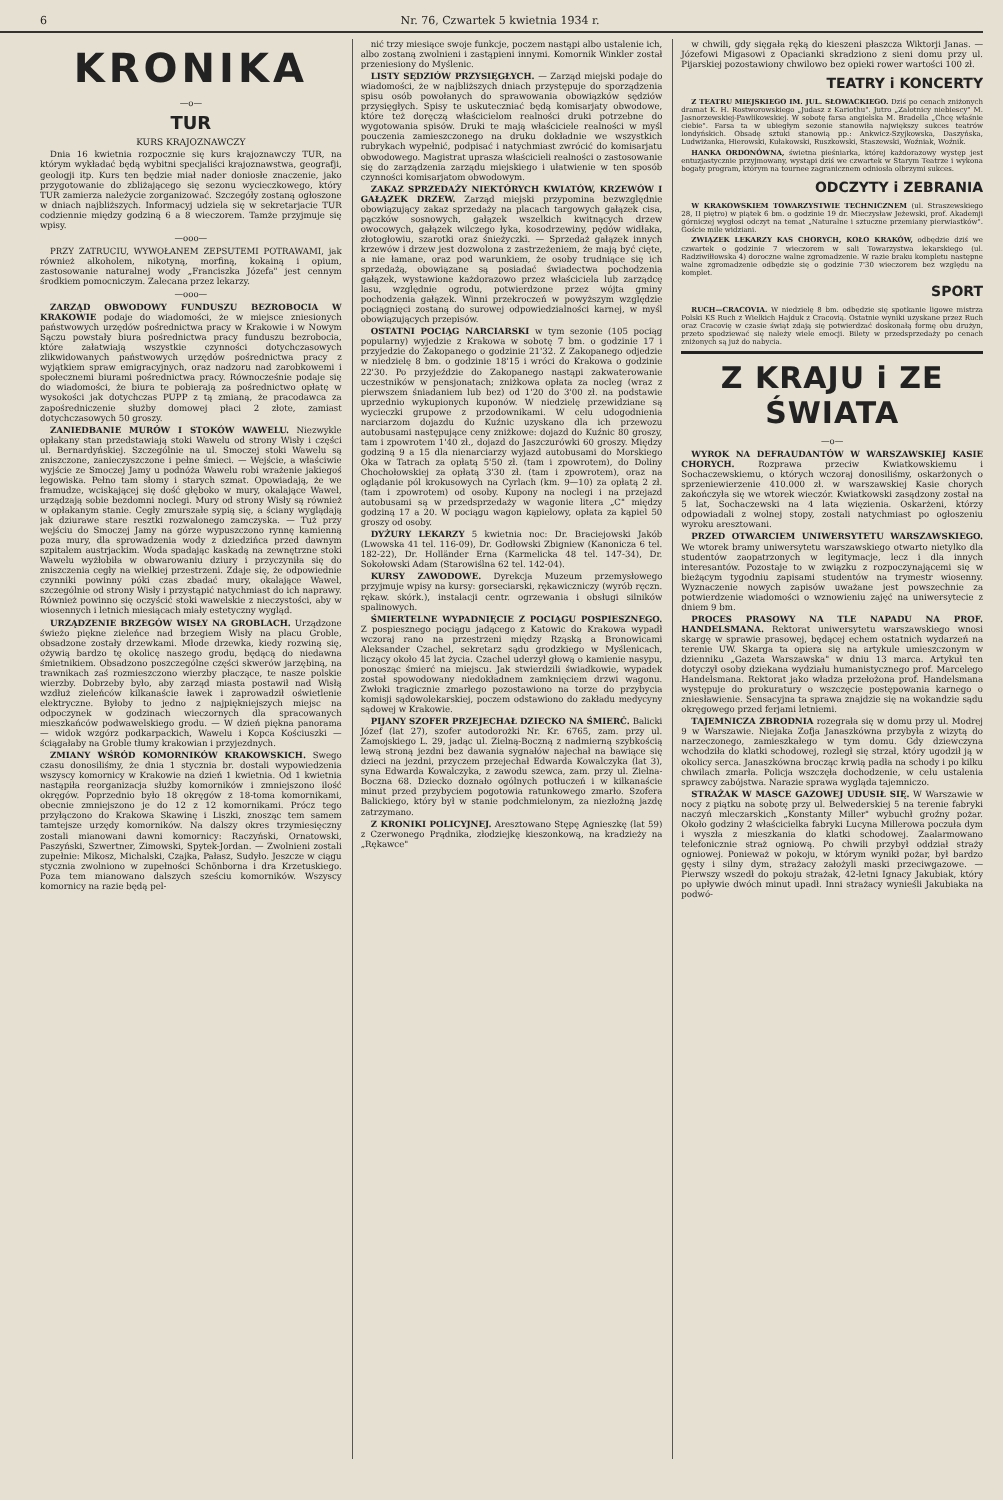6 Nr. 76, Czwartek 5 kwietnia 1934 r.
KRONIKA
—o—
TUR
KURS KRAJOZNAWCZY
Dnia 16 kwietnia rozpocznie się kurs krajoznawczy TUR, na którym wykładać będą wybitni specjaliści krajoznawstwa, geografji, geologji itp. Kurs ten będzie miał nader doniosłe znaczenie, jako przygotowanie do zbliżającego się sezonu wycieczkowego, który TUR zamierza należycie zorganizować. Szczegóły zostaną ogłoszone w dniach najbliższych. Informacyj udziela się w sekretarjacie TUR codziennie między godziną 6 a 8 wieczorem. Tamże przyjmuje się wpisy.
—ooo—
PRZY ZATRUCIU, WYWOŁANEM ZEPSUTEMI POTRAWAMI, jak również alkoholem, nikotyną, morfiną, kokainą i opium, zastosowanie naturalnej wody „Franciszka Józefa" jest cennym środkiem pomocniczym. Zalecana przez lekarzy.
—ooo—
ZARZĄD OBWODOWY FUNDUSZU BEZROBOCIA W KRAKOWIE podaje do wiadomości, że w miejsce zniesionych państwowych urzędów pośrednictwa pracy w Krakowie i w Nowym Sączu powstały biura pośrednictwa pracy funduszu bezrobocia, które załatwiają wszystkie czynności dotychczasowych zlikwidowanych państwowych urzędów pośrednictwa pracy z wyjątkiem spraw emigracyjnych, oraz nadzoru nad zarobkowemi i społecznemi biurami pośrednictwa pracy. Równocześnie podaje się do wiadomości, że biura te pobierają za pośrednictwo opłatę w wysokości jak dotychczas PUPP z tą zmianą, że pracodawca za zapośredniczenie służby domowej płaci 2 złote, zamiast dotychczasowych 50 groszy.
ZANIEDBANIE MURÓW I STOKÓW WAWELU. Niezwykle opłakany stan przedstawiają stoki Wawelu od strony Wisły i części ul. Bernardyńskiej. Szczególnie na ul. Smoczej stoki Wawelu są zniszczone, zanieczyszczone i pełne śmieci. — Wejście, a właściwie wyjście ze Smoczej Jamy u podnóża Wawelu robi wrażenie jakiegoś legowiska. Pełno tam słomy i starych szmat. Opowiadają, że we framudze, wciskającej się dość głęboko w mury, okalające Wawel, urządzają sobie bezdomni noclegi. Mury od strony Wisły są również w opłakanym stanie. Cegły zmurszałe sypią się, a ściany wyglądają jak dziurawe stare resztki rozwalonego zamczyska. — Tuż przy wejściu do Smoczej Jamy na górze wypuszczono rynnę kamienną poza mury, dla sprowadzenia wody z dziedzińca przed dawnym szpitalem austrjackim. Woda spadając kaskadą na zewnętrzne stoki Wawelu wyżłobiła w obwarowaniu dziury i przyczyniła się do zniszczenia cegły na wielkiej przestrzeni. Zdaje się, że odpowiednie czynniki powinny póki czas zbadać mury, okalające Wawel, szczególnie od strony Wisły i przystąpić natychmiast do ich naprawy. Również powinno się oczyścić stoki wawelskie z nieczystości, aby w wiosennych i letnich miesiącach miały estetyczny wygląd.
URZĄDZENIE BRZEGÓW WISŁY NA GROBLACH. Urządzone świeżo piękne zieleńce nad brzegiem Wisły na placu Groble, obsadzone zostały drzewkami. Młode drzewka, kiedy rozwiną się, ożywią bardzo tę okolicę naszego grodu, będącą do niedawna śmietnikiem. Obsadzono poszczególne części skwerów jarzębiną, na trawnikach zaś rozmieszczono wierzby płaczące, te nasze polskie wierzby. Dobrzeby było, aby zarząd miasta postawił nad Wisłą wzdłuż zieleńców kilkanaście ławek i zaprowadził oświetlenie elektryczne. Byłoby to jedno z najpiękniejszych miejsc na odpoczynek w godzinach wieczornych dla spracowanych mieszkańców podwawelskiego grodu. — W dzień piękna panorama — widok wzgórz podkarpackich, Wawelu i Kopca Kościuszki — ściągałaby na Groble tłumy krakowian i przyjezdnych.
ZMIANY WŚRÓD KOMORNIKÓW KRAKOWSKICH. Swego czasu donosiliśmy, że dnia 1 stycznia br. dostali wypowiedzenia wszyscy komornicy w Krakowie na dzień 1 kwietnia. Od 1 kwietnia nastąpiła reorganizacja służby komorników i zmniejszono ilość okręgów. Poprzednio było 18 okręgów z 18-toma komornikami, obecnie zmniejszono je do 12 z 12 komornikami. Prócz tego przyłączono do Krakowa Skawinę i Liszki, znosząc tem samem tamtejsze urzędy komorników. Na dalszy okres trzymiesięczny zostali mianowani dawni komornicy: Raczyński, Ornatowski, Paszyński, Szwertner, Zimowski, Spytek-Jordan. — Zwolnieni zostali zupełnie: Mikosz, Michalski, Czajka, Pałasz, Sudyło. Jeszcze w ciągu stycznia zwolniono w zupełności Schönborna i dra Krzetuskiego. Poza tem mianowano dalszych sześciu komorników. Wszyscy komornicy na razie będą pel-
nić trzy miesiące swoje funkcje, poczem nastąpi albo ustalenie ich, albo zostaną zwolnieni i zastąpieni innymi. Komornik Winkler został przeniesiony do Myślenic.
LISTY SĘDZIÓW PRZYSIĘGŁYCH. — Zarząd miejski podaje do wiadomości, że w najbliższych dniach przystępuje do sporządzenia spisu osób powołanych do sprawowania obowiązków sędziów przysięgłych. Spisy te uskuteczniać będą komisarjaty obwodowe, które też doręczą właścicielom realności druki potrzebne do wygotowania spisów. Druki te mają właściciele realności w myśl pouczenia zamieszczonego na druku dokładnie we wszystkich rubrykach wypełnić, podpisać i natychmiast zwrócić do komisarjatu obwodowego. Magistrat uprasza właścicieli realności o zastosowanie się do zarządzenia zarządu miejskiego i ułatwienie w ten sposób czynności komisarjatom obwodowym.
ZAKAZ SPRZEDAŻY NIEKTÓRYCH KWIATÓW, KRZEWÓW I GAŁĄZEK DRZEW. Zarząd miejski przypomina bezwzględnie obowiązujący zakaz sprzedaży na placach targowych gałązek cisa, pączków sosnowych, gałązek wszelkich kwitnących drzew owocowych, gałązek wilczego łyka, kosodrzewiny, pędów widłaka, złotogłowiu, szarotki oraz śnieżyczki. — Sprzedaż gałązek innych krzewów i drzew jest dozwolona z zastrzeżeniem, że mają być cięte, a nie łamane, oraz pod warunkiem, że osoby trudniące się ich sprzedażą, obowiązane są posiadać świadectwa pochodzenia gałązek, wystawione każdorazowo przez właściciela lub zarządcę lasu, względnie ogrodu, potwierdzone przez wójta gminy pochodzenia gałązek. Winni przekroczeń w powyższym względzie pociągnięci zostaną do surowej odpowiedzialności karnej, w myśl obowiązujących przepisów.
OSTATNI POCIĄG NARCIARSKI w tym sezonie (105 pociąg popularny) wyjedzie z Krakowa w sobotę 7 bm. o godzinie 17 i przyjedzie do Zakopanego o godzinie 21'32. Z Zakopanego odjedzie w niedzielę 8 bm. o godzinie 18'15 i wróci do Krakowa o godzinie 22'30. Po przyjeździe do Zakopanego nastąpi zakwaterowanie uczestników w pensjonatach; zniżkowa opłata za nocleg (wraz z pierwszem śniadaniem lub bez) od 1'20 do 3'00 zł. na podstawie uprzednio wykupionych kuponów. W niedzielę przewidziane są wycieczki grupowe z przodownikami. W celu udogodnienia narciarzom dojazdu do Kuźnic uzyskano dla ich przewozu autobusami następujące ceny zniżkowe: dojazd do Kuźnic 80 groszy, tam i zpowrotem 1'40 zł., dojazd do Jaszczurówki 60 groszy. Między godziną 9 a 15 dla nienarciarzy wyjazd autobusami do Morskiego Oka w Tatrach za opłatą 5'50 zł. (tam i zpowrotem), do Doliny Chochołowskiej za opłatą 3'30 zł. (tam i zpowrotem), oraz na oglądanie pól krokusowych na Cyrlach (km. 9—10) za opłatą 2 zł. (tam i zpowrotem) od osoby. Kupony na noclegi i na przejazd autobusami są w przedsprzedaży w wagonie litera „C" między godziną 17 a 20. W pociągu wagon kąpielowy, opłata za kąpiel 50 groszy od osoby.
DYŻURY LEKARZY 5 kwietnia noc: Dr. Braciejowski Jakób (Lwowska 41 tel. 116-09), Dr. Godłowski Zbigniew (Kanonicza 6 tel. 182-22), Dr. Holländer Erna (Karmelicka 48 tel. 147-34), Dr. Sokołowski Adam (Starowiślna 62 tel. 142-04).
KURSY ZAWODOWE. Dyrekcja Muzeum przemysłowego przyjmuje wpisy na kursy: gorseciarski, rękawiczniczy (wyrób ręczn. rękaw. skórk.), instalacji centr. ogrzewania i obsługi silników spalinowych.
ŚMIERTELNE WYPADNIĘCIE Z POCIĄGU POSPIESZNEGO. Z pospiesznego pociągu jadącego z Katowic do Krakowa wypadł wczoraj rano na przestrzeni między Rząską a Bronowicami Aleksander Czachel, sekretarz sądu grodzkiego w Myślenicach, liczący około 45 lat życia. Czachel uderzył głową o kamienie nasypu, ponosząc śmierć na miejscu. Jak stwierdzili świadkowie, wypadek został spowodowany niedokładnem zamknięciem drzwi wagonu. Zwłoki tragicznie zmarłego pozostawiono na torze do przybycia komisji sądowolekarskiej, poczem odstawiono do zakładu medycyny sądowej w Krakowie.
PIJANY SZOFER PRZEJECHAŁ DZIECKO NA ŚMIERĆ. Balicki Józef (lat 27), szofer autodorożki Nr. Kr. 6765, zam. przy ul. Zamojskiego L. 29, jadąc ul. Zielną-Boczną z nadmierną szybkością lewą stroną jezdni bez dawania sygnałów najechał na bawiące się dzieci na jezdni, przyczem przejechał Edwarda Kowalczyka (lat 3), syna Edwarda Kowalczyka, z zawodu szewca, zam. przy ul. Zielna-Boczna 68. Dziecko doznało ogólnych potłuczeń i w kilkanaście minut przed przybyciem pogotowia ratunkowego zmarło. Szofera Balickiego, który był w stanie podchmielonym, za niezłożną jazdę zatrzymano.
Z KRONIKI POLICYJNEJ. Aresztowano Stępę Agnieszkę (lat 59) z Czerwonego Prądnika, złodziejkę kieszonkową, na kradzieży na „Rękawce"
w chwili, gdy sięgała ręką do kieszeni płaszcza Wiktorji Janas. — Józefowi Migasowi z Opacianki skradziono z sieni domu przy ul. Pijarskiej pozostawiony chwilowo bez opieki rower wartości 100 zł.
TEATRY i KONCERTY
Z TEATRU MIEJSKIEGO IM. JUL. SŁOWACKIEGO. Dziś po cenach zniżonych dramat K. H. Rostworowskiego „Judasz z Kariothu". Jutro „Zalotnicy niebiescy" M. Jasnorzewskiej-Pawlikowskiej. W sobotę farsa angielska M. Bradella „Chcę właśnie ciebie". Farsa ta w ubiegłym sezonie stanowiła największy sukces teatrów londyńskich. Obsadę sztuki stanowią pp.: Ankwicz-Szyjkowska, Daszyńska, Ludwiżanka, Hierowski, Kułakowski, Ruszkowski, Staszewski, Woźniak, Woźnik.
HANKA ORDONÓWNA, świetna pieśniarka, której każdorazowy występ jest entuzjastycznie przyjmowany, wystąpi dziś we czwartek w Starym Teatrze i wykona bogaty program, którym na tournee zagranicznem odniosła olbrzymi sukces.
ODCZYTY i ZEBRANIA
W KRAKOWSKIEM TOWARZYSTWIE TECHNICZNEM (ul. Straszewskiego 28, II piętro) w piątek 6 bm. o godzinie 19 dr. Mieczysław Jeżewski, prof. Akademji górniczej wygłosi odczyt na temat „Naturalne i sztuczne przemiany pierwiastków". Goście mile widziani.
ZWIĄZEK LEKARZY KAS CHORYCH, KOŁO KRAKÓW, odbędzie dziś we czwartek o godzinie 7 wieczorem w sali Towarzystwa lekarskiego (ul. Radziwiłłowska 4) doroczne walne zgromadzenie. W razie braku kompletu następne walne zgromadzenie odbędzie się o godzinie 7'30 wieczorem bez względu na komplet.
SPORT
RUCH—CRACOVIA. W niedzielę 8 bm. odbędzie się spotkanie ligowe mistrza Polski KS Ruch z Wielkich Hajduk z Cracovią. Ostatnie wyniki uzyskane przez Ruch oraz Cracovię w czasie świąt zdają się potwierdzać doskonałą formę obu drużyn, przeto spodziewać się należy wiele emocji. Bilety w przedsprzedaży po cenach zniżonych są już do nabycia.
Z KRAJU i ZE ŚWIATA
—o—
WYROK NA DEFRAUDANTÓW W WARSZAWSKIEJ KASIE CHORYCH. Rozprawa przeciw Kwiatkowskiemu i Sochaczewskiemu, o których wczoraj donosiliśmy, oskarżonych o sprzeniewierzenie 410.000 zł. w warszawskiej Kasie chorych zakończyła się we wtorek wieczór. Kwiatkowski zasądzony został na 5 lat, Sochaczewski na 4 lata więzienia. Oskarżeni, którzy odpowiadali z wolnej stopy, zostali natychmiast po ogłoszeniu wyroku aresztowani.
PRZED OTWARCIEM UNIWERSYTETU WARSZAWSKIEGO. We wtorek bramy uniwersytetu warszawskiego otwarto nietylko dla studentów zaopatrzonych w legitymacje, lecz i dla innych interesantów. Pozostaje to w związku z rozpoczynającemi się w bieżącym tygodniu zapisami studentów na trymestr wiosenny. Wyznaczenie nowych zapisów uważane jest powszechnie za potwierdzenie wiadomości o wznowieniu zajęć na uniwersytecie z dniem 9 bm.
PROCES PRASOWY NA TLE NAPADU NA PROF. HANDELSMANA. Rektorat uniwersytetu warszawskiego wnosi skargę w sprawie prasowej, będącej echem ostatnich wydarzeń na terenie UW. Skarga ta opiera się na artykule umieszczonym w dzienniku „Gazeta Warszawska" w dniu 13 marca. Artykuł ten dotyczył osoby dziekana wydziału humanistycznego prof. Marcelego Handelsmana. Rektorat jako władza przełożona prof. Handelsmana występuje do prokuratury o wszczęcie postępowania karnego o zniesławienie. Sensacyjna ta sprawa znajdzie się na wokandzie sądu okręgowego przed ferjami letniemi.
TAJEMNICZA ZBRODNIA rozegrała się w domu przy ul. Modrej 9 w Warszawie. Niejaka Zofja Janaszkówna przybyła z wizytą do narzeczonego, zamieszkałego w tym domu. Gdy dziewczyna wchodziła do klatki schodowej, rozległ się strzał, który ugodził ją w okolicy serca. Janaszkówna brocząc krwią padła na schody i po kilku chwilach zmarła. Policja wszczęła dochodzenie, w celu ustalenia sprawcy zabójstwa. Narazie sprawa wygląda tajemniczo.
STRAŻAK W MASCE GAZOWEJ UDUSIŁ SIĘ. W Warszawie w nocy z piątku na sobotę przy ul. Belwederskiej 5 na terenie fabryki naczyń mleczarskich „Konstanty Miller" wybuchł groźny pożar. Około godziny 2 właścicielka fabryki Lucyna Millerowa poczuła dym i wyszła z mieszkania do klatki schodowej. Zaalarmowano telefonicznie straż ogniową. Po chwili przybył oddział straży ogniowej. Ponieważ w pokoju, w którym wynikł pożar, był bardzo gęsty i silny dym, strażacy założyli maski przeciwgazowe. — Pierwszy wszedł do pokoju strażak, 42-letni Ignacy Jakubiak, który po upływie dwóch minut upadł. Inni strażacy wynieśli Jakubiaka na podwó-